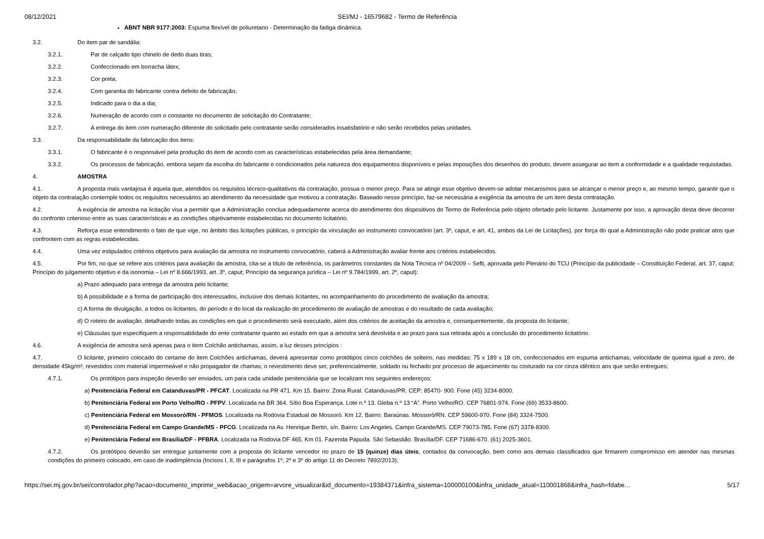08/12/2021 SEI/MJ - 16579682 - Termo de Referência
ABNT NBR 9177:2003: Espuma flexível de poliuretano - Determinação da fadiga dinâmica.
3.2. Do item par de sandália:
3.2.1. Par de calçado tipo chinelo de dedo duas tiras;
3.2.2. Confeccionado em borracha látex;
3.2.3. Cor preta;
3.2.4. Com garantia do fabricante contra defeito de fabricação;
3.2.5. Indicado para o dia a dia;
3.2.6. Numeração de acordo com o constante no documento de solicitação do Contratante;
3.2.7. A entrega do item com numeração diferente do solicitado pelo contratante serão considerados insatisfatório e não serão recebidos pelas unidades.
3.3. Da responsabilidade da fabricação dos itens:
3.3.1. O fabricante é o responsável pela produção do item de acordo com as características estabelecidas pela área demandante;
3.3.2. Os processos de fabricação, embora sejam da escolha do fabricante e condicionados pela natureza dos equipamentos disponíveis e pelas imposições dos desenhos do produto, devem assegurar ao item a conformidade e a qualidade requisitadas.
4. AMOSTRA
4.1. A proposta mais vantajosa é aquela que, atendidos os requisitos técnico-qualitativos da contratação, possua o menor preço. Para se atingir esse objetivo devem-se adotar mecanismos para se alcançar o menor preço e, ao mesmo tempo, garantir que o objeto da contratação contemple todos os requisitos necessários ao atendimento da necessidade que motivou a contratação. Baseado nesse princípio, faz-se necessária a exigência da amostra de um item desta contratação.
4.2. A exigência de amostra na licitação visa a permitir que a Administração conclua adequadamente acerca do atendimento dos dispositivos do Termo de Referência pelo objeto ofertado pelo licitante. Justamente por isso, a aprovação desta deve decorrer do confronto criterioso entre as suas características e as condições objetivamente estabelecidas no documento licitatório.
4.3. Reforça esse entendimento o fato de que vige, no âmbito das licitações públicas, o princípio da vinculação ao instrumento convocatório (art. 3º, caput, e art. 41, ambos da Lei de Licitações), por força do qual a Administração não pode praticar atos que confrontem com as regras estabelecidas.
4.4. Uma vez estipulados critérios objetivos para avaliação da amostra no instrumento convocatório, caberá a Administração avaliar frente aos critérios estabelecidos.
4.5. Por fim, no que se refere aos critérios para avaliação da amostra, cita-se a título de referência, os parâmetros constantes da Nota Técnica nº 04/2009 – Sefti, aprovada pelo Plenário do TCU (Princípio da publicidade – Constituição Federal, art. 37, caput; Princípio do julgamento objetivo e da isonomia – Lei nº 8.666/1993, art. 3º, caput; Princípio da segurança jurídica – Lei nº 9.784/1999, art. 2º, caput):
a) Prazo adequado para entrega da amostra pelo licitante;
b) A possibilidade e a forma de participação dos interessados, inclusive dos demais licitantes, no acompanhamento do procedimento de avaliação da amostra;
c) A forma de divulgação, a todos os licitantes, do período e do local da realização do procedimento de avaliação de amostras e do resultado de cada avaliação;
d) O roteiro de avaliação, detalhando todas as condições em que o procedimento será executado, além dos critérios de aceitação da amostra e, consequentemente, da proposta do licitante;
e) Cláusulas que especifiquem a responsabilidade do ente contratante quanto ao estado em que a amostra será devolvida e ao prazo para sua retirada após a conclusão do procedimento licitatório.
4.6. A exigência de amostra será apenas para o item Colchão antichamas, assim, a luz desses princípios :
4.7. O licitante, primeiro colocado do certame do item Colchões antichamas, deverá apresentar como protótipos cinco colchões de solteiro, nas medidas: 75 x 189 x 18 cm, confeccionados em espuma antichamas, velocidade de queima igual a zero, de densidade 45kg/m³, revestidos com material impermeável e não propagador de chamas; o revestimento deve ser, preferencialmente, soldado ou fechado por processo de aquecimento ou costurado na cor cinza idêntico aos que serão entregues;
4.7.1. Os protótipos para inspeção deverão ser enviados, um para cada unidade penitenciária que se localizam nos seguintes endereços:
a) Penitenciária Federal em Catanduvas/PR - PFCAT. Localizada na PR 471. Km 15. Bairro: Zona Rural. Catanduvas/PR. CEP: 85470- 900. Fone (45) 3234-8000.
b) Penitenciária Federal em Porto Velho/RO - PFPV. Localizada na BR 364. Sítio Boa Esperança. Lote n.º 13. Gleba n.º 13 “A”. Porto Velho/RO. CEP 76801-974. Fone (69) 3533-8600.
c) Penitenciária Federal em Mossoró/RN - PFMOS. Localizada na Rodovia Estadual de Mossoró. Km 12. Bairro: Baraúnas. Mossoró/RN. CEP 59600-970. Fone (84) 3324-7500.
d) Penitenciária Federal em Campo Grande/MS - PFCG. Localizada na Av. Henrique Bertin, s/n. Bairro: Los Angeles. Campo Grande/MS. CEP 79073-785. Fone (67) 3378-8300.
e) Penitenciária Federal em Brasília/DF - PFBRA. Localizada na Rodovia DF 465. Km 01. Fazenda Papuda. São Sebastião. Brasília/DF. CEP 71686-670. (61) 2025-3601.
4.7.2. Os protótipos deverão ser entregue juntamente com a proposta do licitante vencedor no prazo de 15 (quinze) dias úteis, contados da convocação, bem como aos demais classificados que firmarem compromisso em atender nas mesmas condições do primeiro colocado, em caso de inadimplência (Incisos I, II, III e parágrafos 1º, 2º e 3º do artigo 11 do Decreto 7892/2013);
https://sei.mj.gov.br/sei/controlador.php?acao=documento_imprimir_web&acao_origem=arvore_visualizar&id_documento=19384371&infra_sistema=100000100&infra_unidade_atual=110001868&infra_hash=fdabe… 5/17